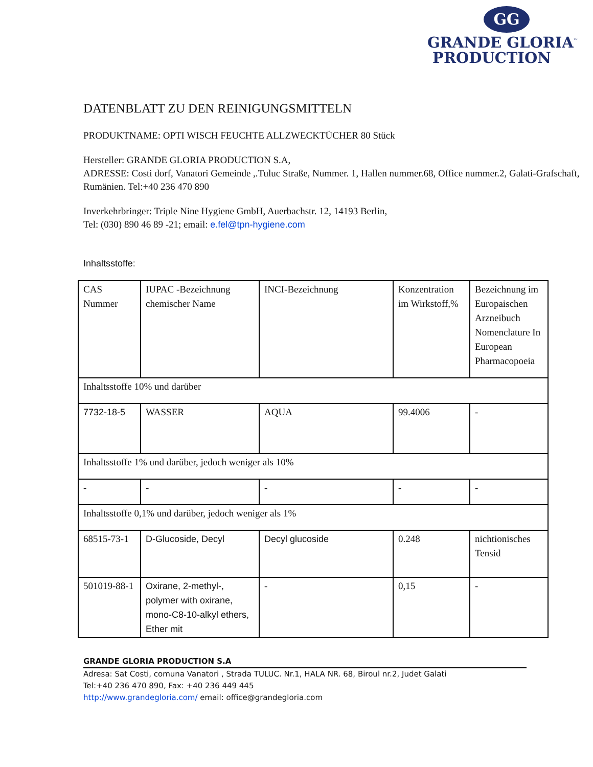GG
GRANDE GLORIA<sup>™</sup>
PRODUCTION
DATENBLATT ZU DEN REINIGUNGSMITTELN
PRODUKTNAME: OPTI WISCH FEUCHTE ALLZWECKTÜCHER 80 Stück
Hersteller: GRANDE GLORIA PRODUCTION S.A,
ADRESSE: Costi dorf, Vanatori Gemeinde ,.Tuluc Straße, Nummer. 1, Hallen nummer.68, Office nummer.2, Galati-Grafschaft, Rumänien. Tel:+40 236 470 890
Inverkehrbringer: Triple Nine Hygiene GmbH, Auerbachstr. 12, 14193 Berlin,
Tel: (030) 890 46 89 -21; email: e.fel@tpn-hygiene.com
Inhaltsstoffe:
| CAS Nummer | IUPAC -Bezeichnung chemischer Name | INCI-Bezeichnung | Konzentration im Wirkstoff,% | Bezeichnung im Europaischen Arzneibuch Nomenclature In European Pharmacopoeia |
| Inhaltsstoffe 10% und darüber | | | | |
| 7732-18-5 | WASSER | AQUA | 99.4006 | - |
| Inhaltsstoffe 1% und darüber, jedoch weniger als 10% | | | | |
| - | - | - | - | - |
| Inhaltsstoffe 0,1% und darüber, jedoch weniger als 1% | | | | |
| 68515-73-1 | D-Glucoside, Decyl | Decyl glucoside | 0.248 | nichtionisches Tensid |
| 501019-88-1 | Oxirane, 2-methyl-, polymer with oxirane, mono-C8-10-alkyl ethers, Ether mit | - | 0,15 | - |
GRANDE GLORIA PRODUCTION S.A
Adresa: Sat Costi, comuna Vanatori , Strada TULUC. Nr.1, HALA NR. 68, Biroul nr.2, Judet Galati
Tel:+40 236 470 890, Fax: +40 236 449 445
http://www.grandegloria.com/ email: office@grandegloria.com